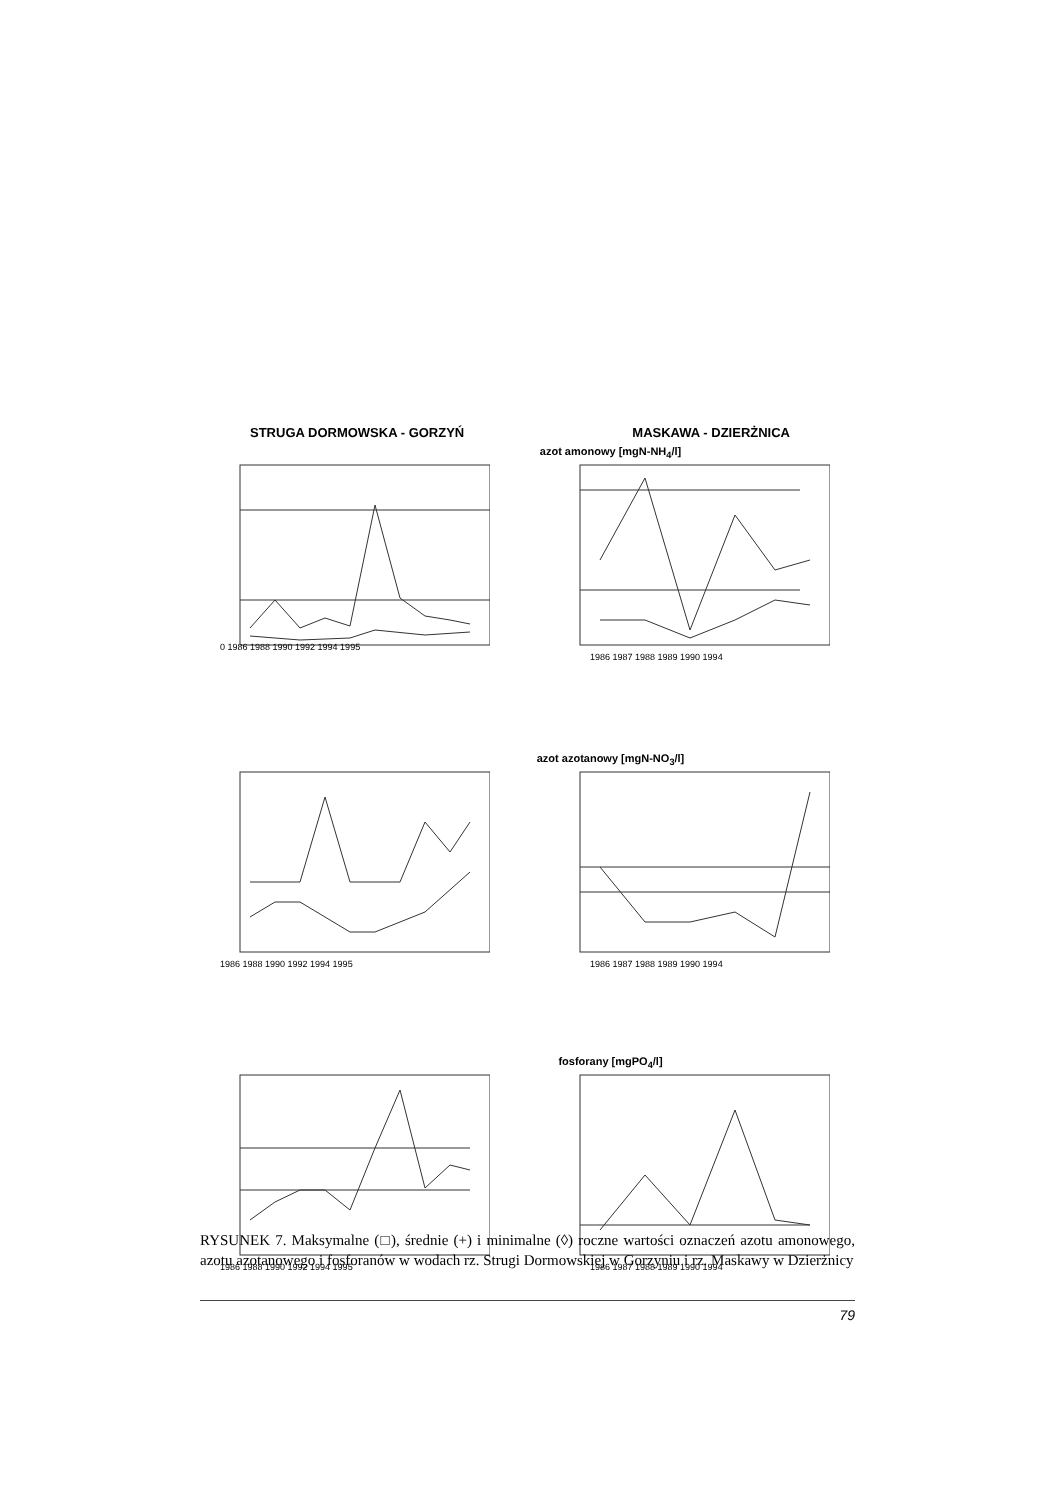STRUGA DORMOWSKA - GORZYŃ MASKAWA - DZIERŻNICA
azot amonowy [mgN-NH<sub>4</sub>/l]
0 1986 1988 1990 1992 1994 1995
1986 1987 1988 1989 1990 1994
azot azotanowy [mgN-NO<sub>3</sub>/l]
1986 1988 1990 1992 1994 1995
1986 1987 1988 1989 1990 1994
fosforany [mgPO<sub>4</sub>/l]
1986 1988 1990 1992 1994 1995
1986 1987 1988 1989 1990 1994
RYSUNEK 7. Maksymalne (□), średnie (+) i minimalne (◊) roczne wartości oznaczeń azotu amonowego, azotu azotanowego i fosforanów w wodach rz. Strugi Dormowskiej w Gorzyniu i rz. Maskawy w Dzierżnicy
79